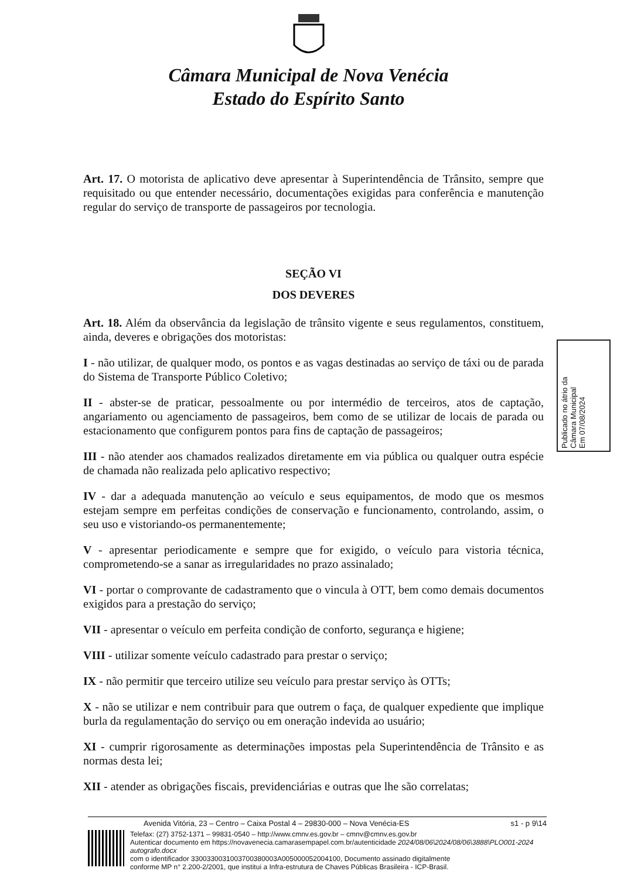Câmara Municipal de Nova Venécia
Estado do Espírito Santo
Art. 17. O motorista de aplicativo deve apresentar à Superintendência de Trânsito, sempre que requisitado ou que entender necessário, documentações exigidas para conferência e manutenção regular do serviço de transporte de passageiros por tecnologia.
SEÇÃO VI
DOS DEVERES
Art. 18. Além da observância da legislação de trânsito vigente e seus regulamentos, constituem, ainda, deveres e obrigações dos motoristas:
I - não utilizar, de qualquer modo, os pontos e as vagas destinadas ao serviço de táxi ou de parada do Sistema de Transporte Público Coletivo;
II - abster-se de praticar, pessoalmente ou por intermédio de terceiros, atos de captação, angariamento ou agenciamento de passageiros, bem como de se utilizar de locais de parada ou estacionamento que configurem pontos para fins de captação de passageiros;
III - não atender aos chamados realizados diretamente em via pública ou qualquer outra espécie de chamada não realizada pelo aplicativo respectivo;
IV - dar a adequada manutenção ao veículo e seus equipamentos, de modo que os mesmos estejam sempre em perfeitas condições de conservação e funcionamento, controlando, assim, o seu uso e vistoriando-os permanentemente;
V - apresentar periodicamente e sempre que for exigido, o veículo para vistoria técnica, comprometendo-se a sanar as irregularidades no prazo assinalado;
VI - portar o comprovante de cadastramento que o vincula à OTT, bem como demais documentos exigidos para a prestação do serviço;
VII - apresentar o veículo em perfeita condição de conforto, segurança e higiene;
VIII - utilizar somente veículo cadastrado para prestar o serviço;
IX - não permitir que terceiro utilize seu veículo para prestar serviço às OTTs;
X - não se utilizar e nem contribuir para que outrem o faça, de qualquer expediente que implique burla da regulamentação do serviço ou em oneração indevida ao usuário;
XI - cumprir rigorosamente as determinações impostas pela Superintendência de Trânsito e as normas desta lei;
XII - atender as obrigações fiscais, previdenciárias e outras que lhe são correlatas;
Publicado no átrio da
Câmara Municipal
Em 07/08/2024
Avenida Vitória, 23 – Centro – Caixa Postal 4 – 29830-000 – Nova Venécia-ES s1 - p 9\14
Telefax: (27) 3752-1371 – 99831-0540 – http://www.cmnv.es.gov.br – cmnv@cmnv.es.gov.br
Autenticar documento em https://novavenecia.camarasempapel.com.br/autenticidade 2024/08/06\2024/08/06\3888\PLO001-2024 autografo.docx
com o identificador 3300330031003700380003A0050000520041​00, Documento assinado digitalmente
conforme MP n° 2.200-2/2001, que institui a Infra-estrutura de Chaves Públicas Brasileira - ICP-Brasil.